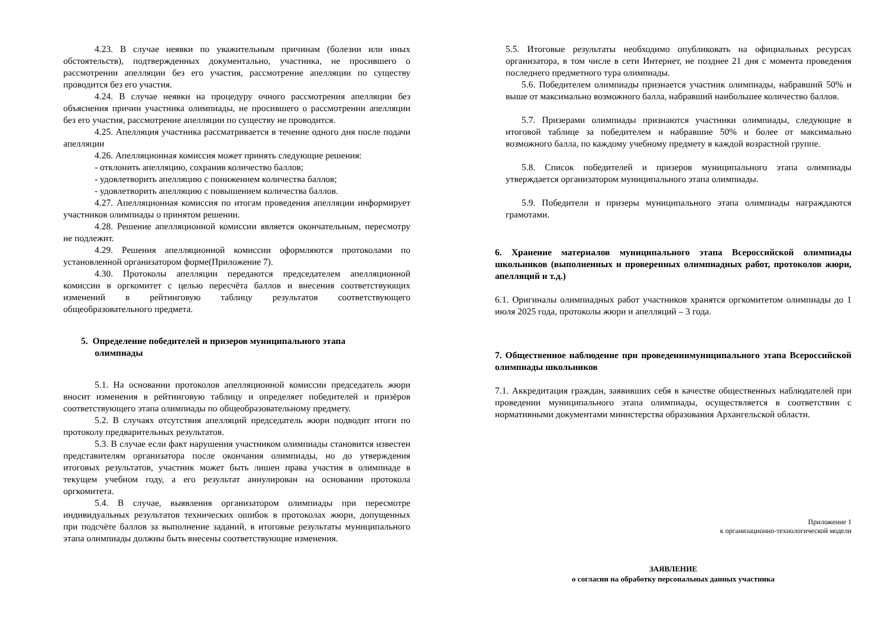4.23. В случае неявки по уважительным причинам (болезни или иных обстоятельств), подтвержденных документально, участника, не просившего о рассмотрении апелляции без его участия, рассмотрение апелляции по существу проводится без его участия.
4.24. В случае неявки на процедуру очного рассмотрения апелляции без объяснения причин участника олимпиады, не просившего о рассмотрении апелляции без его участия, рассмотрение апелляции по существу не проводится.
4.25. Апелляция участника рассматривается в течение одного дня после подачи апелляции
4.26. Апелляционная комиссия может принять следующие решения:
- отклонить апелляцию, сохранив количество баллов;
- удовлетворить апелляцию с понижением количества баллов;
- удовлетворить апелляцию с повышением количества баллов.
4.27. Апелляционная комиссия по итогам проведения апелляции информирует участников олимпиады о принятом решении.
4.28. Решение апелляционной комиссии является окончательным, пересмотру не подлежит.
4.29. Решения апелляционной комиссии оформляются протоколами по установленной организатором форме(Приложение 7).
4.30. Протоколы апелляции передаются председателем апелляционной комиссии в оргкомитет с целью пересчёта баллов и внесения соответствующих изменений в рейтинговую таблицу результатов соответствующего общеобразовательного предмета.
5. Определение победителей и призеров муниципального этапа
олимпиады
5.1. На основании протоколов апелляционной комиссии председатель жюри вносит изменения в рейтинговую таблицу и определяет победителей и призёров соответствующего этапа олимпиады по общеобразовательному предмету.
5.2. В случаях отсутствия апелляций председатель жюри подводит итоги по протоколу предварительных результатов.
5.3. В случае если факт нарушения участником олимпиады становится известен представителям организатора после окончания олимпиады, но до утверждения итоговых результатов, участник может быть лишен права участия в олимпиаде в текущем учебном году, а его результат аннулирован на основании протокола оргкомитета.
5.4. В случае, выявления организатором олимпиады при пересмотре индивидуальных результатов технических ошибок в протоколах жюри, допущенных при подсчёте баллов за выполнение заданий, в итоговые результаты муниципального этапа олимпиады должны быть внесены соответствующие изменения.
5.5. Итоговые результаты необходимо опубликовать на официальных ресурсах организатора, в том числе в сети Интернет, не позднее 21 дня с момента проведения последнего предметного тура олимпиады.
5.6. Победителем олимпиады признается участник олимпиады, набравший 50% и выше от максимально возможного балла, набравший наибольшее количество баллов.
5.7. Призерами олимпиады признаются участники олимпиады, следующие в итоговой таблице за победителем и набравшие 50% и более от максимально возможного балла, по каждому учебному предмету в каждой возрастной группе.
5.8. Список победителей и призеров муниципального этапа олимпиады утверждается организатором муниципального этапа олимпиады.
5.9. Победители и призеры муниципального этапа олимпиады награждаются грамотами.
6. Хранение материалов муниципального этапа Всероссийской олимпиады школьников (выполненных и проверенных олимпиадных работ, протоколов жюри, апелляций и т.д.)
6.1. Оригиналы олимпиадных работ участников хранятся оргкомитетом олимпиады до 1 июля 2025 года, протоколы жюри и апелляций – 3 года.
7. Общественное наблюдение при проведениимуниципального этапа Всероссийской олимпиады школьников
7.1. Аккредитация граждан, заявивших себя в качестве общественных наблюдателей при проведении муниципального этапа олимпиады, осуществляется в соответствии с нормативными документами министерства образования Архангельской области.
Приложение 1
к организационно-технологической модели
ЗАЯВЛЕНИЕ
о согласии на обработку персональных данных участника